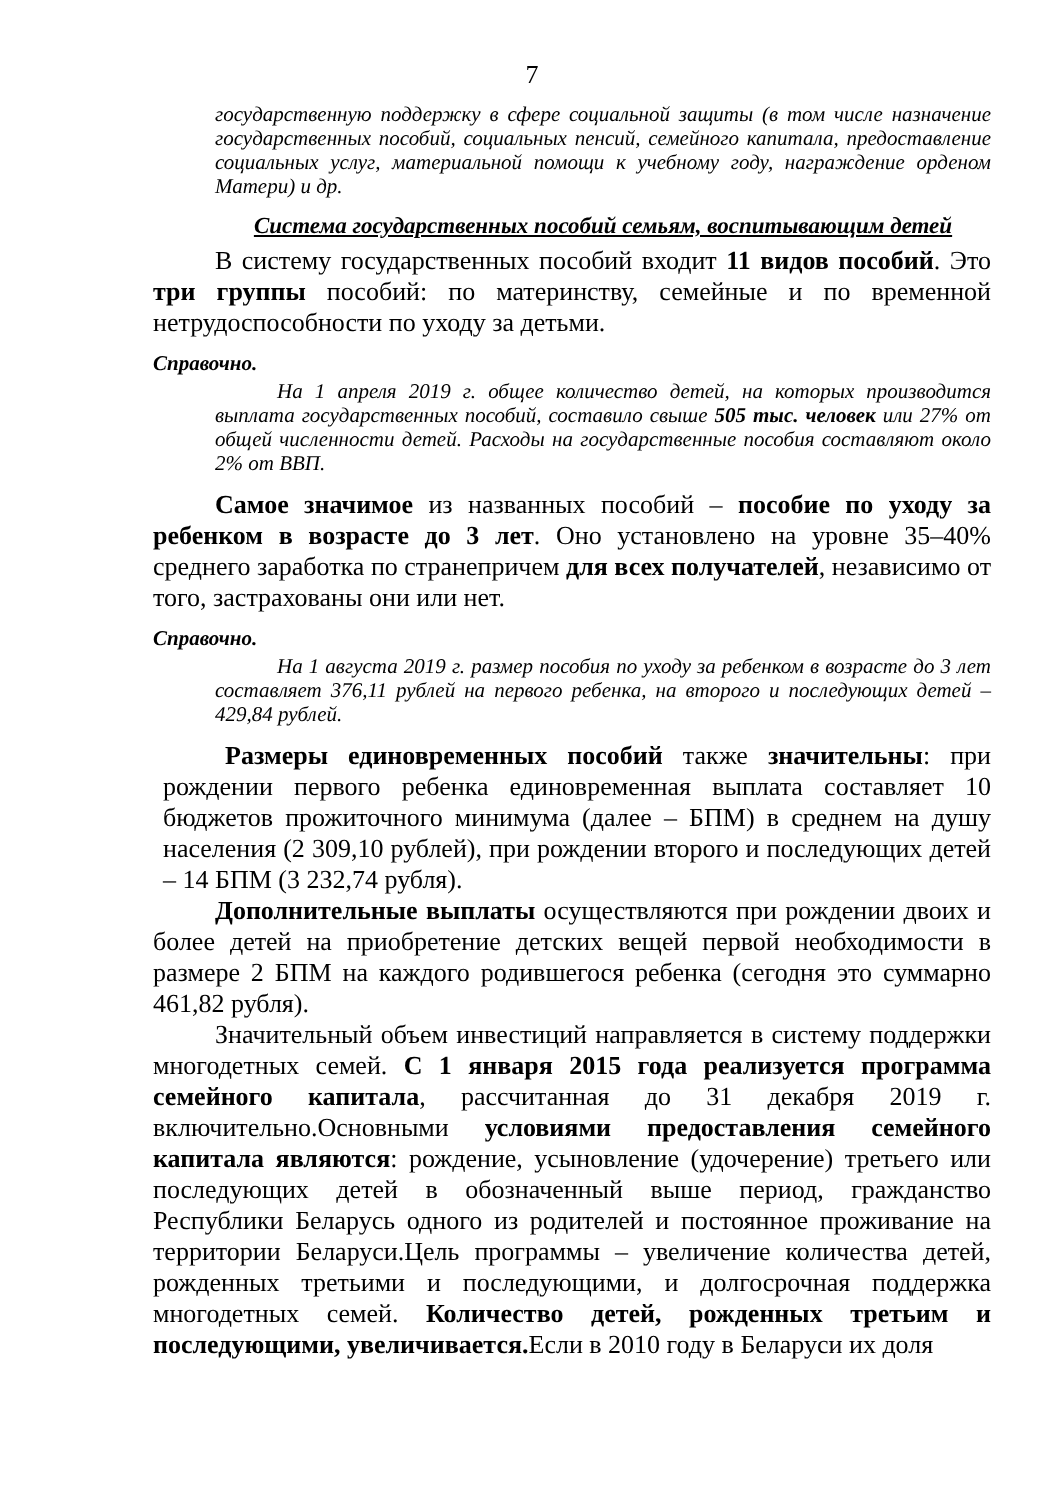7
государственную поддержку в сфере социальной защиты (в том числе назначение государственных пособий, социальных пенсий, семейного капитала, предоставление социальных услуг, материальной помощи к учебному году, награждение орденом Матери) и др.
Система государственных пособий семьям, воспитывающим детей
В систему государственных пособий входит 11 видов пособий. Это три группы пособий: по материнству, семейные и по временной нетрудоспособности по уходу за детьми.
Справочно.
На 1 апреля 2019 г. общее количество детей, на которых производится выплата государственных пособий, составило свыше 505 тыс. человек или 27% от общей численности детей. Расходы на государственные пособия составляют около 2% от ВВП.
Самое значимое из названных пособий – пособие по уходу за ребенком в возрасте до 3 лет. Оно установлено на уровне 35–40% среднего заработка по странепричем для всех получателей, независимо от того, застрахованы они или нет.
Справочно.
На 1 августа 2019 г. размер пособия по уходу за ребенком в возрасте до 3 лет составляет 376,11 рублей на первого ребенка, на второго и последующих детей – 429,84 рублей.
Размеры единовременных пособий также значительны: при рождении первого ребенка единовременная выплата составляет 10 бюджетов прожиточного минимума (далее – БПМ) в среднем на душу населения (2 309,10 рублей), при рождении второго и последующих детей – 14 БПМ (3 232,74 рубля).
Дополнительные выплаты осуществляются при рождении двоих и более детей на приобретение детских вещей первой необходимости в размере 2 БПМ на каждого родившегося ребенка (сегодня это суммарно 461,82 рубля).
Значительный объем инвестиций направляется в систему поддержки многодетных семей. С 1 января 2015 года реализуется программа семейного капитала, рассчитанная до 31 декабря 2019 г. включительно.Основными условиями предоставления семейного капитала являются: рождение, усыновление (удочерение) третьего или последующих детей в обозначенный выше период, гражданство Республики Беларусь одного из родителей и постоянное проживание на территории Беларуси.Цель программы – увеличение количества детей, рожденных третьими и последующими, и долгосрочная поддержка многодетных семей. Количество детей, рожденных третьим и последующими, увеличивается. Если в 2010 году в Беларуси их доля